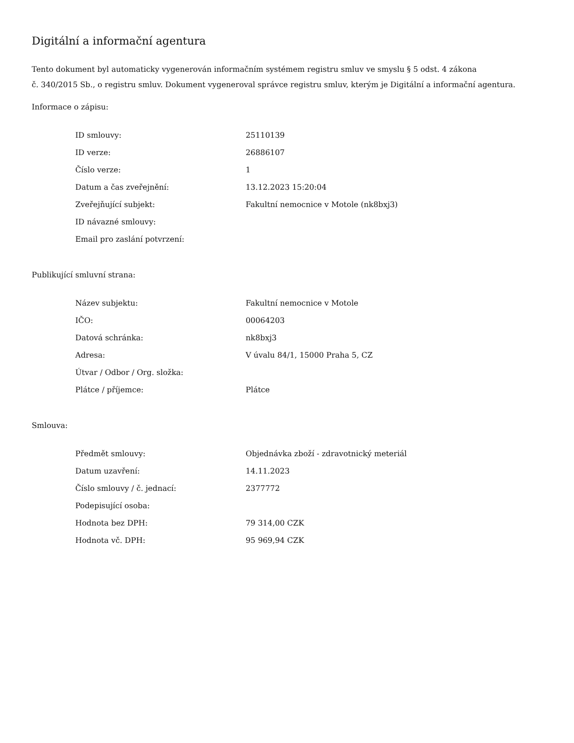Digitální a informační agentura
Tento dokument byl automaticky vygenerován informačním systémem registru smluv ve smyslu § 5 odst. 4 zákona
č. 340/2015 Sb., o registru smluv. Dokument vygeneroval správce registru smluv, kterým je Digitální a informační agentura.
Informace o zápisu:
| ID smlouvy: | 25110139 |
| ID verze: | 26886107 |
| Číslo verze: | 1 |
| Datum a čas zveřejnění: | 13.12.2023 15:20:04 |
| Zveřejňující subjekt: | Fakultní nemocnice v Motole (nk8bxj3) |
| ID návazné smlouvy: | |
| Email pro zaslání potvrzení: | |
Publikující smluvní strana:
| Název subjektu: | Fakultní nemocnice v Motole |
| IČO: | 00064203 |
| Datová schránka: | nk8bxj3 |
| Adresa: | V úvalu 84/1, 15000 Praha 5, CZ |
| Útvar / Odbor / Org. složka: | |
| Plátce / příjemce: | Plátce |
Smlouva:
| Předmět smlouvy: | Objednávka zboží - zdravotnický meteriál |
| Datum uzavření: | 14.11.2023 |
| Číslo smlouvy / č. jednací: | 2377772 |
| Podepisující osoba: | |
| Hodnota bez DPH: | 79 314,00 CZK |
| Hodnota vč. DPH: | 95 969,94 CZK |